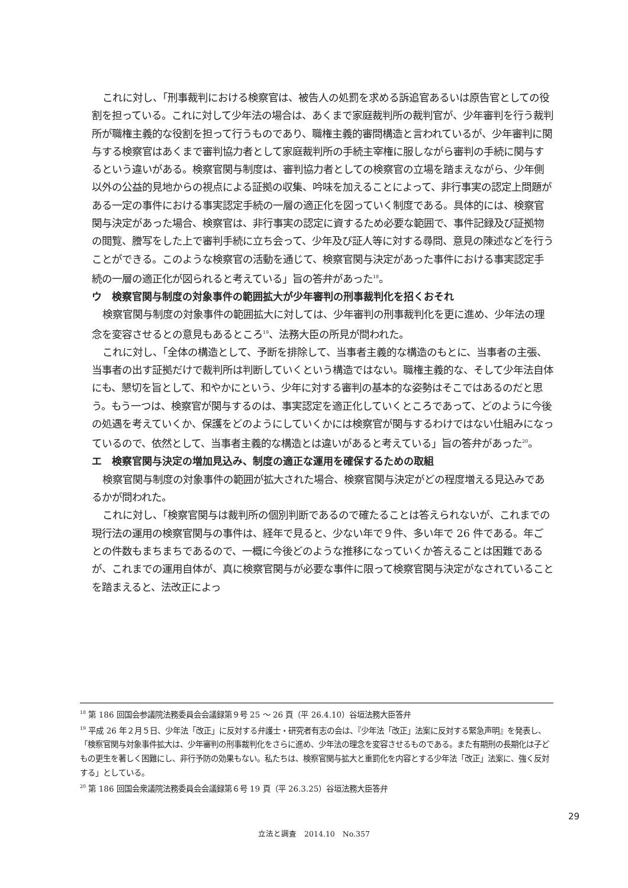これに対し、「刑事裁判における検察官は、被告人の処罰を求める訴追官あるいは原告官としての役割を担っている。これに対して少年法の場合は、あくまで家庭裁判所の裁判官が、少年審判を行う裁判所が職権主義的な役割を担って行うものであり、職権主義的審問構造と言われているが、少年審判に関与する検察官はあくまで審判協力者として家庭裁判所の手続主宰権に服しながら審判の手続に関与するという違いがある。検察官関与制度は、審判協力者としての検察官の立場を踏まえながら、少年側以外の公益的見地からの視点による証拠の収集、吟味を加えることによって、非行事実の認定上問題がある一定の事件における事実認定手続の一層の適正化を図っていく制度である。具体的には、検察官関与決定があった場合、検察官は、非行事実の認定に資するため必要な範囲で、事件記録及び証拠物の閲覧、謄写をした上で審判手続に立ち会って、少年及び証人等に対する尋問、意見の陳述などを行うことができる。このような検察官の活動を通じて、検察官関与決定があった事件における事実認定手続の一層の適正化が図られると考えている」旨の答弁があった<sup>18</sup>。
ウ　検察官関与制度の対象事件の範囲拡大が少年審判の刑事裁判化を招くおそれ
検察官関与制度の対象事件の範囲拡大に対しては、少年審判の刑事裁判化を更に進め、少年法の理念を変容させるとの意見もあるところ<sup>19</sup>、法務大臣の所見が問われた。
これに対し、「全体の構造として、予断を排除して、当事者主義的な構造のもとに、当事者の主張、当事者の出す証拠だけで裁判所は判断していくという構造ではない。職権主義的な、そして少年法自体にも、懇切を旨として、和やかにという、少年に対する審判の基本的な姿勢はそこではあるのだと思う。もう一つは、検察官が関与するのは、事実認定を適正化していくところであって、どのように今後の処遇を考えていくか、保護をどのようにしていくかには検察官が関与するわけではない仕組みになっているので、依然として、当事者主義的な構造とは違いがあると考えている」旨の答弁があった<sup>20</sup>。
エ　検察官関与決定の増加見込み、制度の適正な運用を確保するための取組
検察官関与制度の対象事件の範囲が拡大された場合、検察官関与決定がどの程度増える見込みであるかが問われた。
これに対し、「検察官関与は裁判所の個別判断であるので確たることは答えられないが、これまでの現行法の運用の検察官関与の事件は、経年で見ると、少ない年で９件、多い年で 26 件である。年ごとの件数もまちまちであるので、一概に今後どのような推移になっていくか答えることは困難であるが、これまでの運用自体が、真に検察官関与が必要な事件に限って検察官関与決定がなされていることを踏まえると、法改正によっ
<sup>18</sup> 第 186 回国会参議院法務委員会会議録第９号 25 ～ 26 頁（平 26.4.10）谷垣法務大臣答弁
<sup>19</sup> 平成 26 年２月５日、少年法「改正」に反対する弁護士・研究者有志の会は、『少年法「改正」法案に反対する緊急声明』を発表し、「検察官関与対象事件拡大は、少年審判の刑事裁判化をさらに進め、少年法の理念を変容させるものである。また有期刑の長期化は子どもの更生を著しく困難にし、非行予防の効果もない。私たちは、検察官関与拡大と重罰化を内容とする少年法「改正」法案に、強く反対する」としている。
<sup>20</sup> 第 186 回国会衆議院法務委員会会議録第６号 19 頁（平 26.3.25）谷垣法務大臣答弁
29
立法と調査　2014.10　No.357